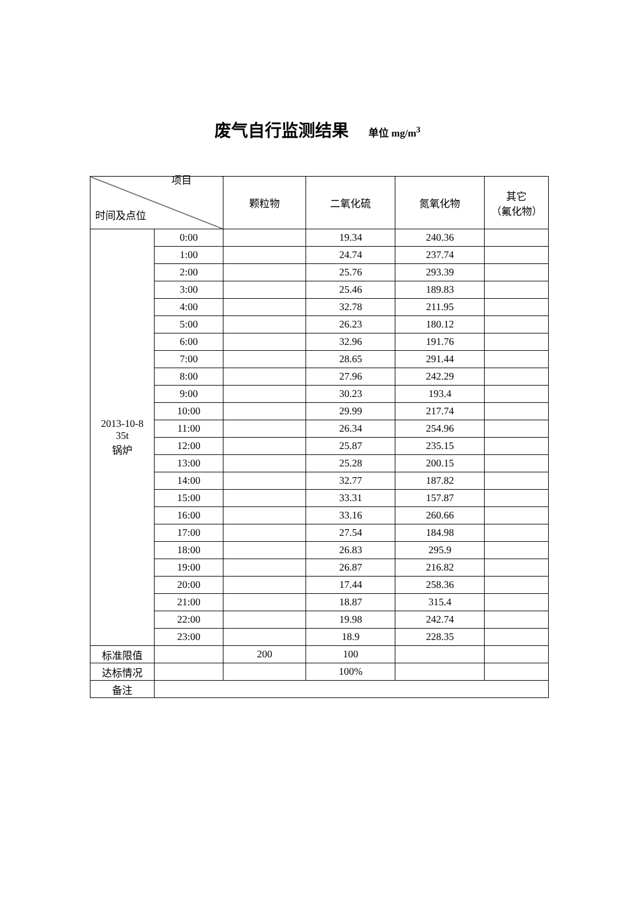废气自行监测结果 单位 mg/m<sup>3</sup>
| 项目 时间及点位 | | 颗粒物 | 二氧化硫 | 氮氧化物 | 其它 （氟化物） |
| --- | --- | --- | --- | --- | --- |
| 2013-10-8 35t 锅炉 | 0:00 | | 19.34 | 240.36 | |
| | 1:00 | | 24.74 | 237.74 | |
| | 2:00 | | 25.76 | 293.39 | |
| | 3:00 | | 25.46 | 189.83 | |
| | 4:00 | | 32.78 | 211.95 | |
| | 5:00 | | 26.23 | 180.12 | |
| | 6:00 | | 32.96 | 191.76 | |
| | 7:00 | | 28.65 | 291.44 | |
| | 8:00 | | 27.96 | 242.29 | |
| | 9:00 | | 30.23 | 193.4 | |
| | 10:00 | | 29.99 | 217.74 | |
| | 11:00 | | 26.34 | 254.96 | |
| | 12:00 | | 25.87 | 235.15 | |
| | 13:00 | | 25.28 | 200.15 | |
| | 14:00 | | 32.77 | 187.82 | |
| | 15:00 | | 33.31 | 157.87 | |
| | 16:00 | | 33.16 | 260.66 | |
| | 17:00 | | 27.54 | 184.98 | |
| | 18:00 | | 26.83 | 295.9 | |
| | 19:00 | | 26.87 | 216.82 | |
| | 20:00 | | 17.44 | 258.36 | |
| | 21:00 | | 18.87 | 315.4 | |
| | 22:00 | | 19.98 | 242.74 | |
| | 23:00 | | 18.9 | 228.35 | |
| 标准限值 | | 200 | 100 | | |
| 达标情况 | | | 100% | | |
| 备注 | | | | | |